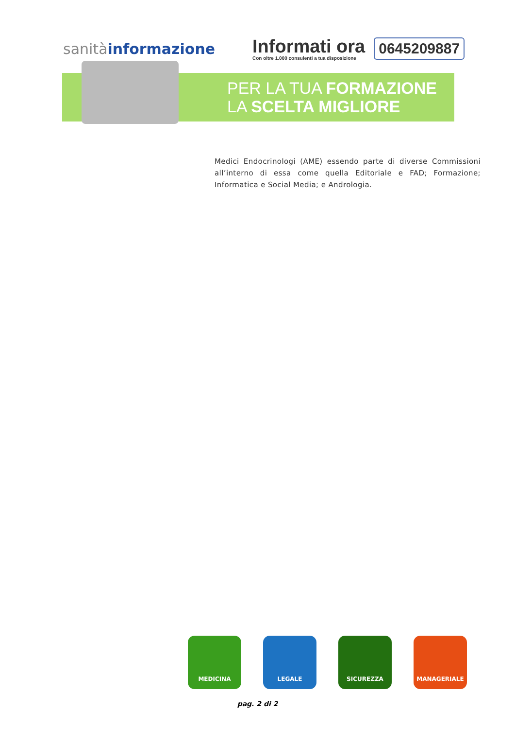sanitàinformazione
Informati ora
Con oltre 1.000 consulenti a tua disposizione
0645209887
PER LA TUA FORMAZIONE
LA SCELTA MIGLIORE
Medici Endocrinologi (AME) essendo parte di diverse Commissioni all’interno di essa come quella Editoriale e FAD; Formazione; Informatica e Social Media; e Andrologia.
MEDICINA LEGALE SICUREZZA MANAGERIALE
pag. 2 di 2